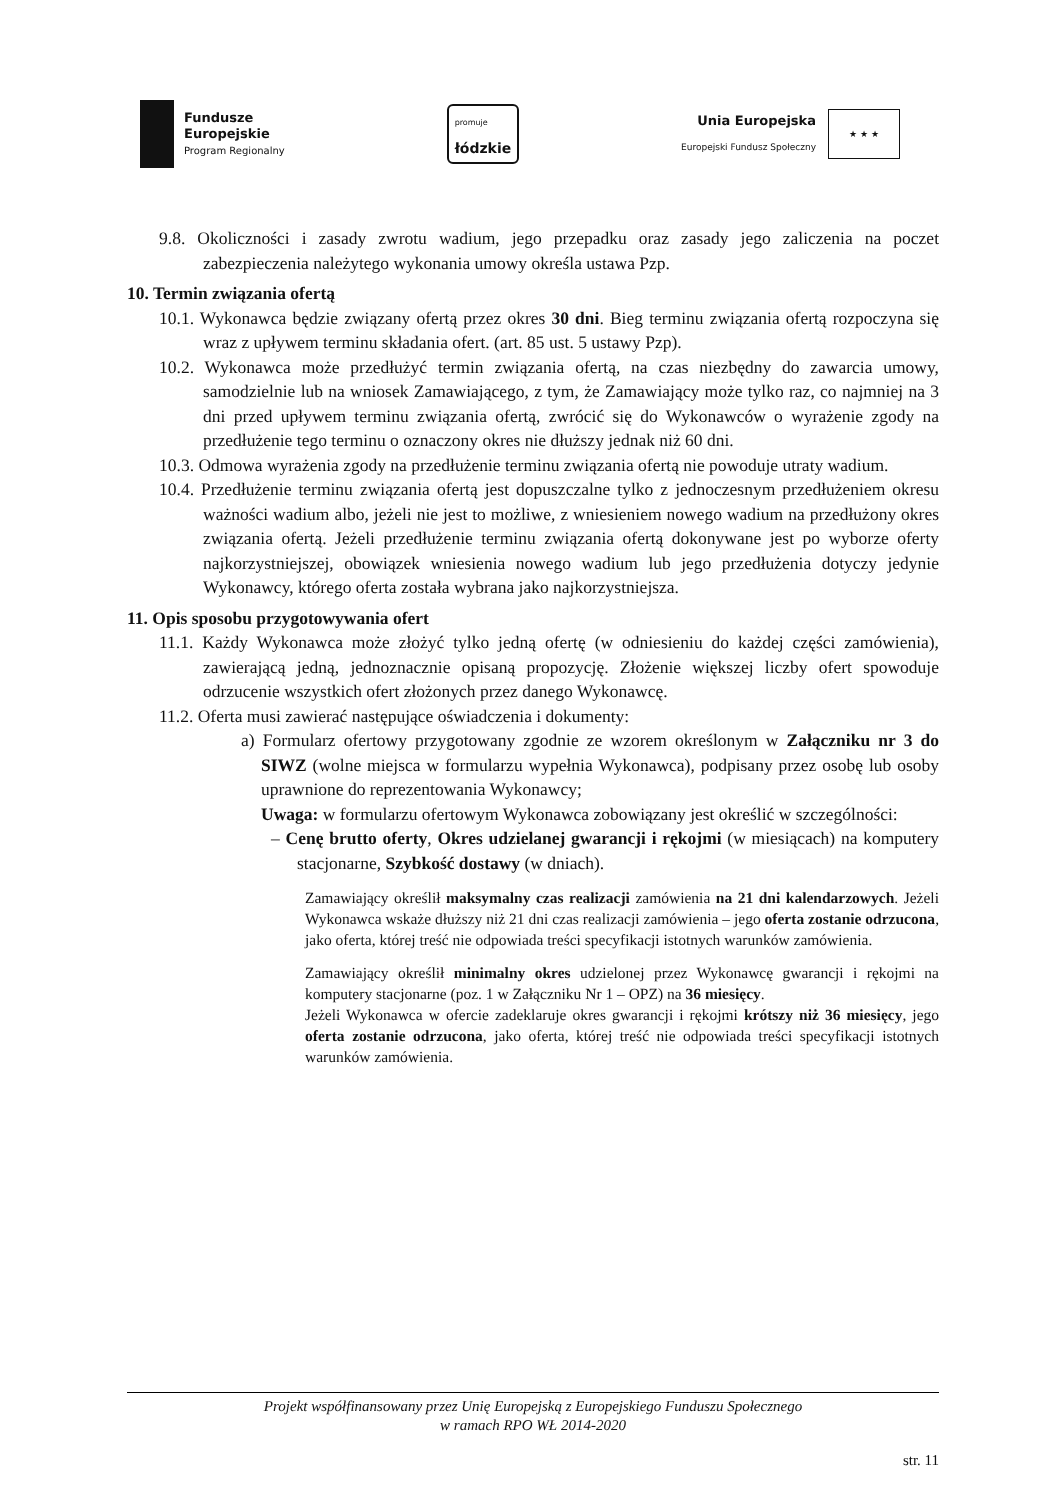Fundusze
Europejskie
Program Regionalny
promuje
łódzkie
Unia Europejska
Europejski Fundusz Społeczny
★ ★ ★
9.8. Okoliczności i zasady zwrotu wadium, jego przepadku oraz zasady jego zaliczenia na poczet zabezpieczenia należytego wykonania umowy określa ustawa Pzp.
10. Termin związania ofertą
10.1. Wykonawca będzie związany ofertą przez okres 30 dni. Bieg terminu związania ofertą rozpoczyna się wraz z upływem terminu składania ofert. (art. 85 ust. 5 ustawy Pzp).
10.2. Wykonawca może przedłużyć termin związania ofertą, na czas niezbędny do zawarcia umowy, samodzielnie lub na wniosek Zamawiającego, z tym, że Zamawiający może tylko raz, co najmniej na 3 dni przed upływem terminu związania ofertą, zwrócić się do Wykonawców o wyrażenie zgody na przedłużenie tego terminu o oznaczony okres nie dłuższy jednak niż 60 dni.
10.3. Odmowa wyrażenia zgody na przedłużenie terminu związania ofertą nie powoduje utraty wadium.
10.4. Przedłużenie terminu związania ofertą jest dopuszczalne tylko z jednoczesnym przedłużeniem okresu ważności wadium albo, jeżeli nie jest to możliwe, z wniesieniem nowego wadium na przedłużony okres związania ofertą. Jeżeli przedłużenie terminu związania ofertą dokonywane jest po wyborze oferty najkorzystniejszej, obowiązek wniesienia nowego wadium lub jego przedłużenia dotyczy jedynie Wykonawcy, którego oferta została wybrana jako najkorzystniejsza.
11. Opis sposobu przygotowywania ofert
11.1. Każdy Wykonawca może złożyć tylko jedną ofertę (w odniesieniu do każdej części zamówienia), zawierającą jedną, jednoznacznie opisaną propozycję. Złożenie większej liczby ofert spowoduje odrzucenie wszystkich ofert złożonych przez danego Wykonawcę.
11.2. Oferta musi zawierać następujące oświadczenia i dokumenty:
a) Formularz ofertowy przygotowany zgodnie ze wzorem określonym w Załączniku nr 3 do SIWZ (wolne miejsca w formularzu wypełnia Wykonawca), podpisany przez osobę lub osoby uprawnione do reprezentowania Wykonawcy;
Uwaga: w formularzu ofertowym Wykonawca zobowiązany jest określić w szczególności:
– Cenę brutto oferty, Okres udzielanej gwarancji i rękojmi (w miesiącach) na komputery stacjonarne, Szybkość dostawy (w dniach).
Zamawiający określił maksymalny czas realizacji zamówienia na 21 dni kalendarzowych. Jeżeli Wykonawca wskaże dłuższy niż 21 dni czas realizacji zamówienia – jego oferta zostanie odrzucona, jako oferta, której treść nie odpowiada treści specyfikacji istotnych warunków zamówienia.
Zamawiający określił minimalny okres udzielonej przez Wykonawcę gwarancji i rękojmi na komputery stacjonarne (poz. 1 w Załączniku Nr 1 – OPZ) na 36 miesięcy.
Jeżeli Wykonawca w ofercie zadeklaruje okres gwarancji i rękojmi krótszy niż 36 miesięcy, jego oferta zostanie odrzucona, jako oferta, której treść nie odpowiada treści specyfikacji istotnych warunków zamówienia.
Projekt współfinansowany przez Unię Europejską z Europejskiego Funduszu Społecznego
w ramach RPO WŁ 2014-2020
str. 11